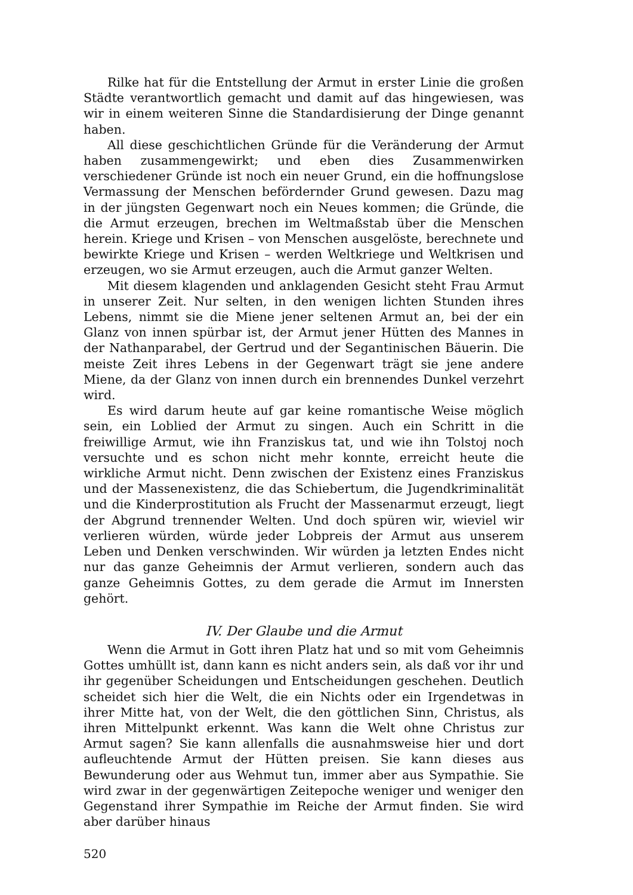Rilke hat für die Entstellung der Armut in erster Linie die großen Städte verantwortlich gemacht und damit auf das hingewiesen, was wir in einem weiteren Sinne die Standardisierung der Dinge genannt haben.
All diese geschichtlichen Gründe für die Veränderung der Armut haben zusammengewirkt; und eben dies Zusammenwirken verschiedener Gründe ist noch ein neuer Grund, ein die hoffnungslose Vermassung der Menschen befördernder Grund gewesen. Dazu mag in der jüngsten Gegenwart noch ein Neues kommen; die Gründe, die die Armut erzeugen, brechen im Weltmaßstab über die Menschen herein. Kriege und Krisen – von Menschen ausgelöste, berechnete und bewirkte Kriege und Krisen – werden Weltkriege und Weltkrisen und erzeugen, wo sie Armut erzeugen, auch die Armut ganzer Welten.
Mit diesem klagenden und anklagenden Gesicht steht Frau Armut in unserer Zeit. Nur selten, in den wenigen lichten Stunden ihres Lebens, nimmt sie die Miene jener seltenen Armut an, bei der ein Glanz von innen spürbar ist, der Armut jener Hütten des Mannes in der Nathanparabel, der Gertrud und der Segantinischen Bäuerin. Die meiste Zeit ihres Lebens in der Gegenwart trägt sie jene andere Miene, da der Glanz von innen durch ein brennendes Dunkel verzehrt wird.
Es wird darum heute auf gar keine romantische Weise möglich sein, ein Loblied der Armut zu singen. Auch ein Schritt in die freiwillige Armut, wie ihn Franziskus tat, und wie ihn Tolstoj noch versuchte und es schon nicht mehr konnte, erreicht heute die wirkliche Armut nicht. Denn zwischen der Existenz eines Franziskus und der Massenexistenz, die das Schiebertum, die Jugendkriminalität und die Kinderprostitution als Frucht der Massenarmut erzeugt, liegt der Abgrund trennender Welten. Und doch spüren wir, wieviel wir verlieren würden, würde jeder Lobpreis der Armut aus unserem Leben und Denken verschwinden. Wir würden ja letzten Endes nicht nur das ganze Geheimnis der Armut verlieren, sondern auch das ganze Geheimnis Gottes, zu dem gerade die Armut im Innersten gehört.
IV. Der Glaube und die Armut
Wenn die Armut in Gott ihren Platz hat und so mit vom Geheimnis Gottes umhüllt ist, dann kann es nicht anders sein, als daß vor ihr und ihr gegenüber Scheidungen und Entscheidungen geschehen. Deutlich scheidet sich hier die Welt, die ein Nichts oder ein Irgendetwas in ihrer Mitte hat, von der Welt, die den göttlichen Sinn, Christus, als ihren Mittelpunkt erkennt. Was kann die Welt ohne Christus zur Armut sagen? Sie kann allenfalls die ausnahmsweise hier und dort aufleuchtende Armut der Hütten preisen. Sie kann dieses aus Bewunderung oder aus Wehmut tun, immer aber aus Sympathie. Sie wird zwar in der gegenwärtigen Zeitepoche weniger und weniger den Gegenstand ihrer Sympathie im Reiche der Armut finden. Sie wird aber darüber hinaus
520